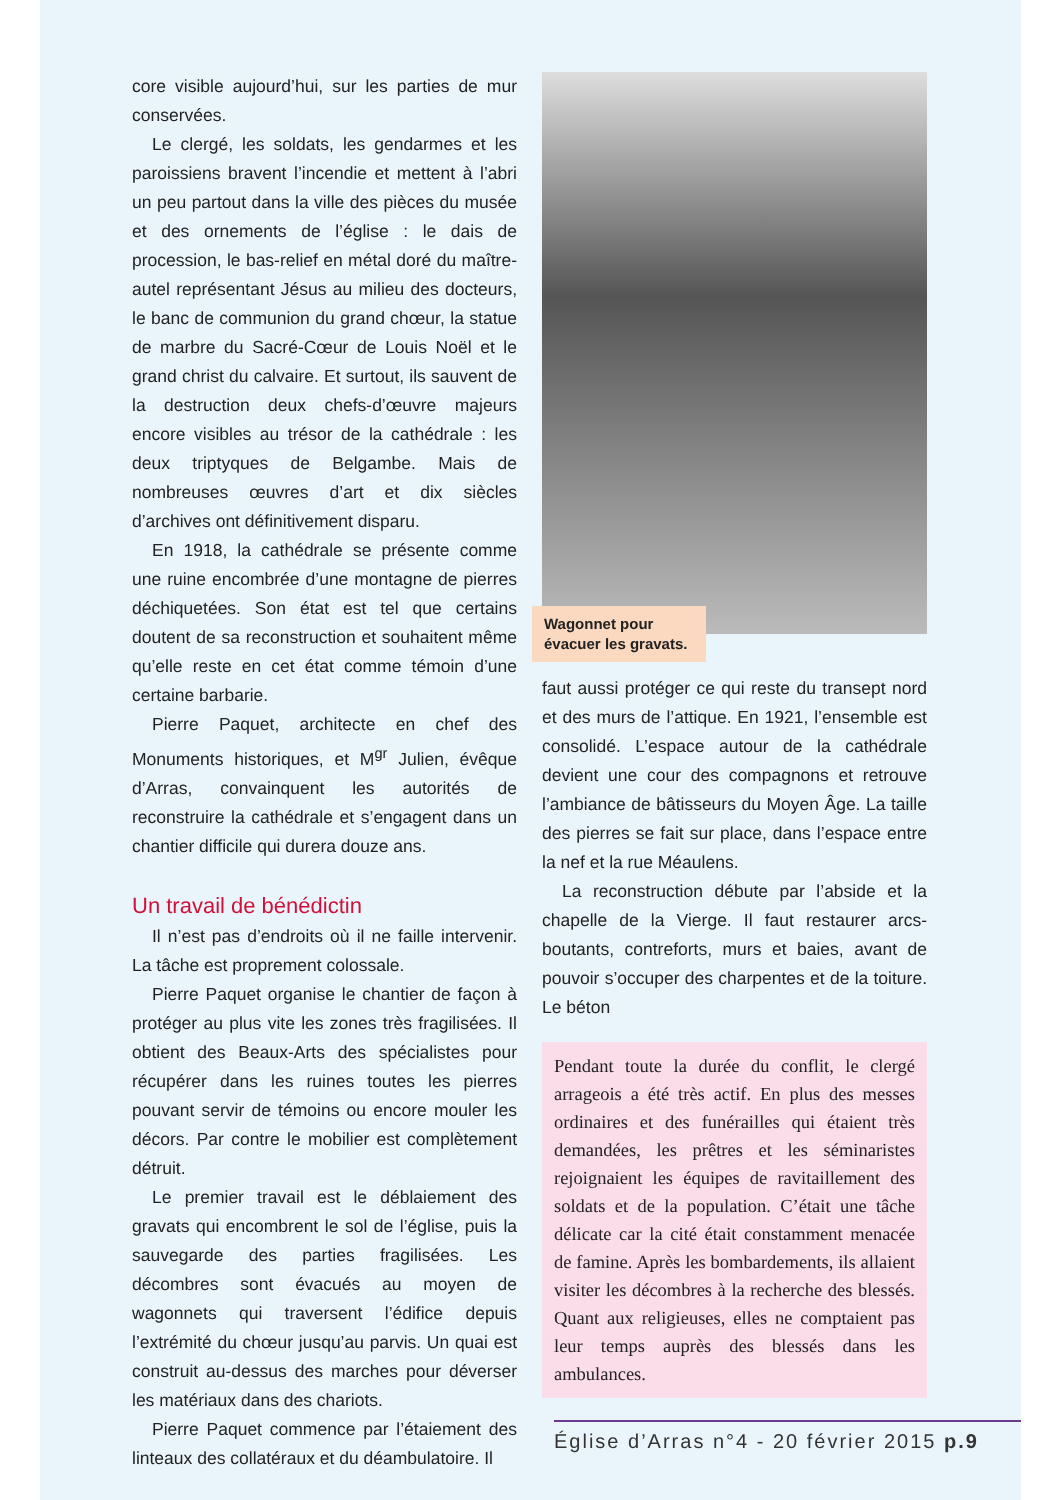core visible aujourd’hui, sur les parties de mur conservées.
Le clergé, les soldats, les gendarmes et les paroissiens bravent l’incendie et mettent à l’abri un peu partout dans la ville des pièces du musée et des ornements de l’église : le dais de procession, le bas-relief en métal doré du maître-autel représentant Jésus au milieu des docteurs, le banc de communion du grand chœur, la statue de marbre du Sacré-Cœur de Louis Noël et le grand christ du calvaire. Et surtout, ils sauvent de la destruction deux chefs-d’œuvre majeurs encore visibles au trésor de la cathédrale : les deux triptyques de Belgambe. Mais de nombreuses œuvres d’art et dix siècles d’archives ont définitivement disparu.
En 1918, la cathédrale se présente comme une ruine encombrée d’une montagne de pierres déchiquetées. Son état est tel que certains doutent de sa reconstruction et souhaitent même qu’elle reste en cet état comme témoin d’une certaine barbarie.
Pierre Paquet, architecte en chef des Monuments historiques, et M<sup>gr</sup> Julien, évêque d’Arras, convainquent les autorités de reconstruire la cathédrale et s’engagent dans un chantier difficile qui durera douze ans.
Un travail de bénédictin
Il n’est pas d’endroits où il ne faille intervenir. La tâche est proprement colossale.
Pierre Paquet organise le chantier de façon à protéger au plus vite les zones très fragilisées. Il obtient des Beaux-Arts des spécialistes pour récupérer dans les ruines toutes les pierres pouvant servir de témoins ou encore mouler les décors. Par contre le mobilier est complètement détruit.
Le premier travail est le déblaiement des gravats qui encombrent le sol de l’église, puis la sauvegarde des parties fragilisées. Les décombres sont évacués au moyen de wagonnets qui traversent l’édifice depuis l’extrémité du chœur jusqu’au parvis. Un quai est construit au-dessus des marches pour déverser les matériaux dans des chariots.
Pierre Paquet commence par l’étaiement des linteaux des collatéraux et du déambulatoire. Il
Wagonnet pour évacuer les gravats.
faut aussi protéger ce qui reste du transept nord et des murs de l’attique. En 1921, l’ensemble est consolidé. L’espace autour de la cathédrale devient une cour des compagnons et retrouve l’ambiance de bâtisseurs du Moyen Âge. La taille des pierres se fait sur place, dans l’espace entre la nef et la rue Méaulens.
La reconstruction débute par l’abside et la chapelle de la Vierge. Il faut restaurer arcs-boutants, contreforts, murs et baies, avant de pouvoir s’occuper des charpentes et de la toiture. Le béton
Pendant toute la durée du conflit, le clergé arrageois a été très actif. En plus des messes ordinaires et des funérailles qui étaient très demandées, les prêtres et les séminaristes rejoignaient les équipes de ravitaillement des soldats et de la population. C’était une tâche délicate car la cité était constamment menacée de famine. Après les bombardements, ils allaient visiter les décombres à la recherche des blessés. Quant aux religieuses, elles ne comptaient pas leur temps auprès des blessés dans les ambulances.
Église d’Arras n°4 - 20 février 2015 p.9